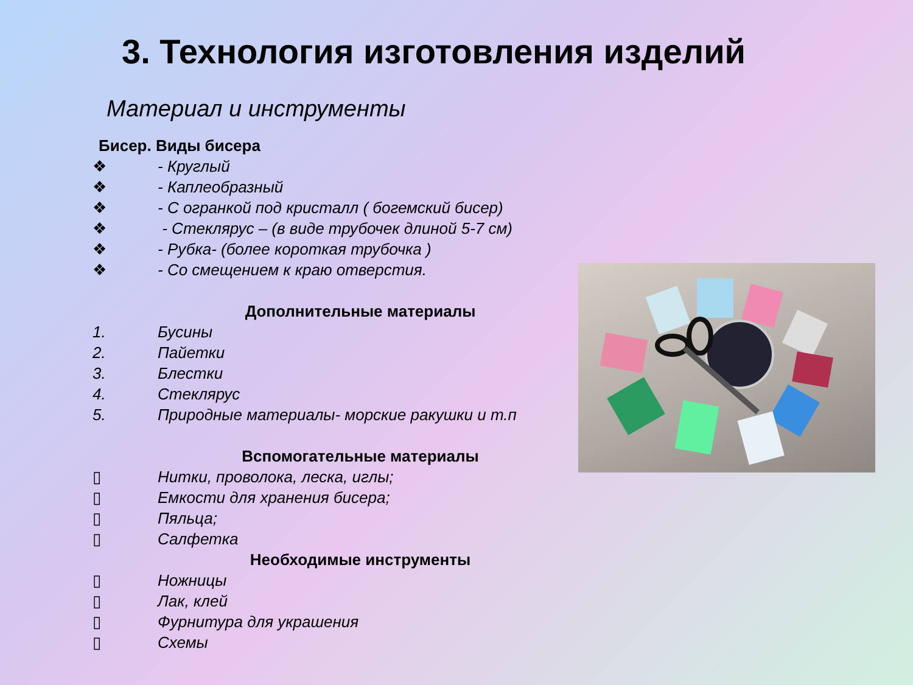3. Технология изготовления изделий
Материал и инструменты
Бисер. Виды бисера
❖ - Круглый
❖ - Каплеобразный
❖ - С огранкой под кристалл ( богемский бисер)
❖ - Стеклярус – (в виде трубочек длиной 5-7 см)
❖ - Рубка- (более короткая трубочка )
❖ - Со смещением к краю отверстия.
Дополнительные материалы
1. Бусины
2. Пайетки
3. Блестки
4. Стеклярус
5. Природные материалы- морские ракушки и т.п
Вспомогательные материалы
▯ Нитки, проволока, леска, иглы;
▯ Емкости для хранения бисера;
▯ Пяльца;
▯ Салфетка
Необходимые инструменты
▯ Ножницы
▯ Лак, клей
▯ Фурнитура для украшения
▯ Схемы